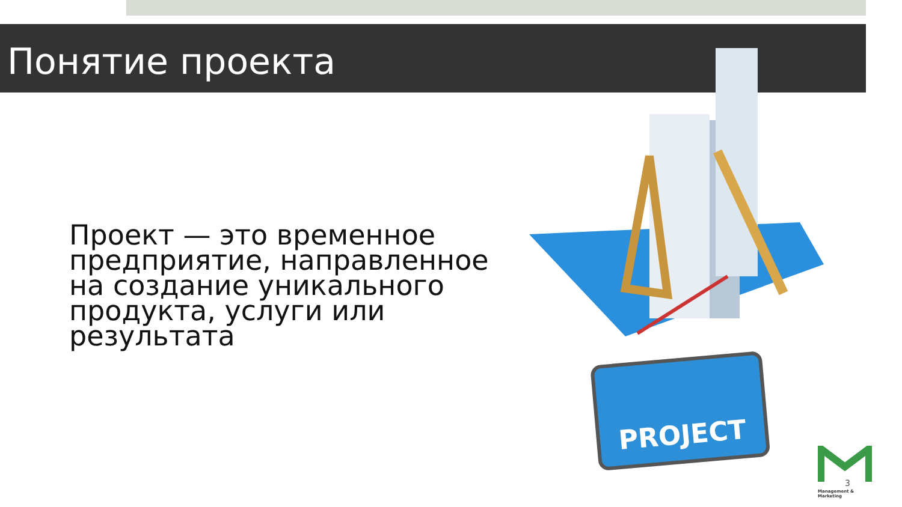Понятие проекта
Проект — это временное предприятие, направленное на создание уникального продукта, услуги или результата
PROJECT
Management & Marketing
3